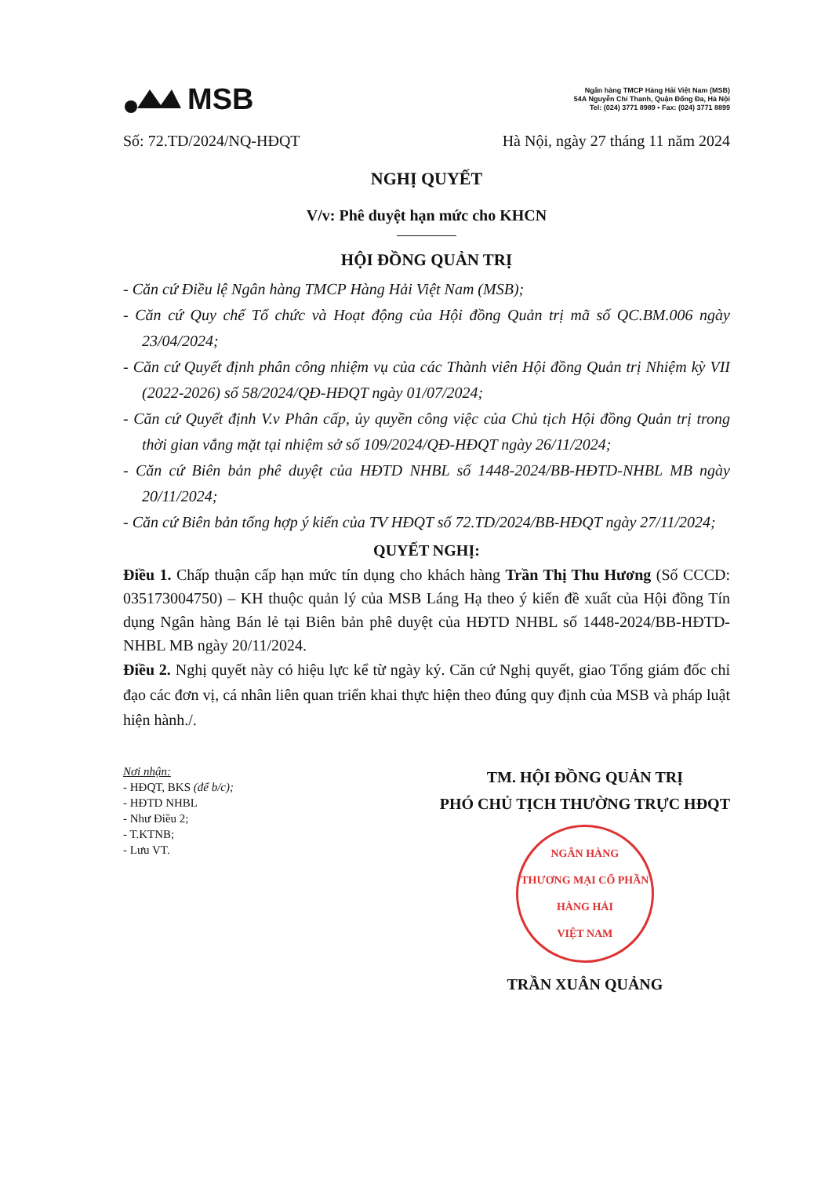MSB
Ngân hàng TMCP Hàng Hải Việt Nam (MSB)
54A Nguyễn Chí Thanh, Quận Đống Đa, Hà Nội
Tel: (024) 3771 8989 • Fax: (024) 3771 8899
Số: 72.TD/2024/NQ-HĐQT Hà Nội, ngày 27 tháng 11 năm 2024
NGHỊ QUYẾT
V/v: Phê duyệt hạn mức cho KHCN
HỘI ĐỒNG QUẢN TRỊ
- Căn cứ Điều lệ Ngân hàng TMCP Hàng Hải Việt Nam (MSB);
- Căn cứ Quy chế Tổ chức và Hoạt động của Hội đồng Quản trị mã số QC.BM.006 ngày 23/04/2024;
- Căn cứ Quyết định phân công nhiệm vụ của các Thành viên Hội đồng Quản trị Nhiệm kỳ VII (2022-2026) số 58/2024/QĐ-HĐQT ngày 01/07/2024;
- Căn cứ Quyết định V.v Phân cấp, ủy quyền công việc của Chủ tịch Hội đồng Quản trị trong thời gian vắng mặt tại nhiệm sở số 109/2024/QĐ-HĐQT ngày 26/11/2024;
- Căn cứ Biên bản phê duyệt của HĐTD NHBL số 1448-2024/BB-HĐTD-NHBL MB ngày 20/11/2024;
- Căn cứ Biên bản tổng hợp ý kiến của TV HĐQT số 72.TD/2024/BB-HĐQT ngày 27/11/2024;
QUYẾT NGHỊ:
Điều 1. Chấp thuận cấp hạn mức tín dụng cho khách hàng Trần Thị Thu Hương (Số CCCD: 035173004750) – KH thuộc quản lý của MSB Láng Hạ theo ý kiến đề xuất của Hội đồng Tín dụng Ngân hàng Bán lẻ tại Biên bản phê duyệt của HĐTD NHBL số 1448-2024/BB-HĐTD-NHBL MB ngày 20/11/2024.
Điều 2. Nghị quyết này có hiệu lực kể từ ngày ký. Căn cứ Nghị quyết, giao Tổng giám đốc chỉ đạo các đơn vị, cá nhân liên quan triển khai thực hiện theo đúng quy định của MSB và pháp luật hiện hành./.
Nơi nhận:
- HĐQT, BKS (để b/c);
- HĐTD NHBL
- Như Điều 2;
- T.KTNB;
- Lưu VT.
TM. HỘI ĐỒNG QUẢN TRỊ
PHÓ CHỦ TỊCH THƯỜNG TRỰC HĐQT
NGÂN HÀNG
THƯƠNG MẠI CỔ PHẦN
HÀNG HẢI
VIỆT NAM
TRẦN XUÂN QUẢNG